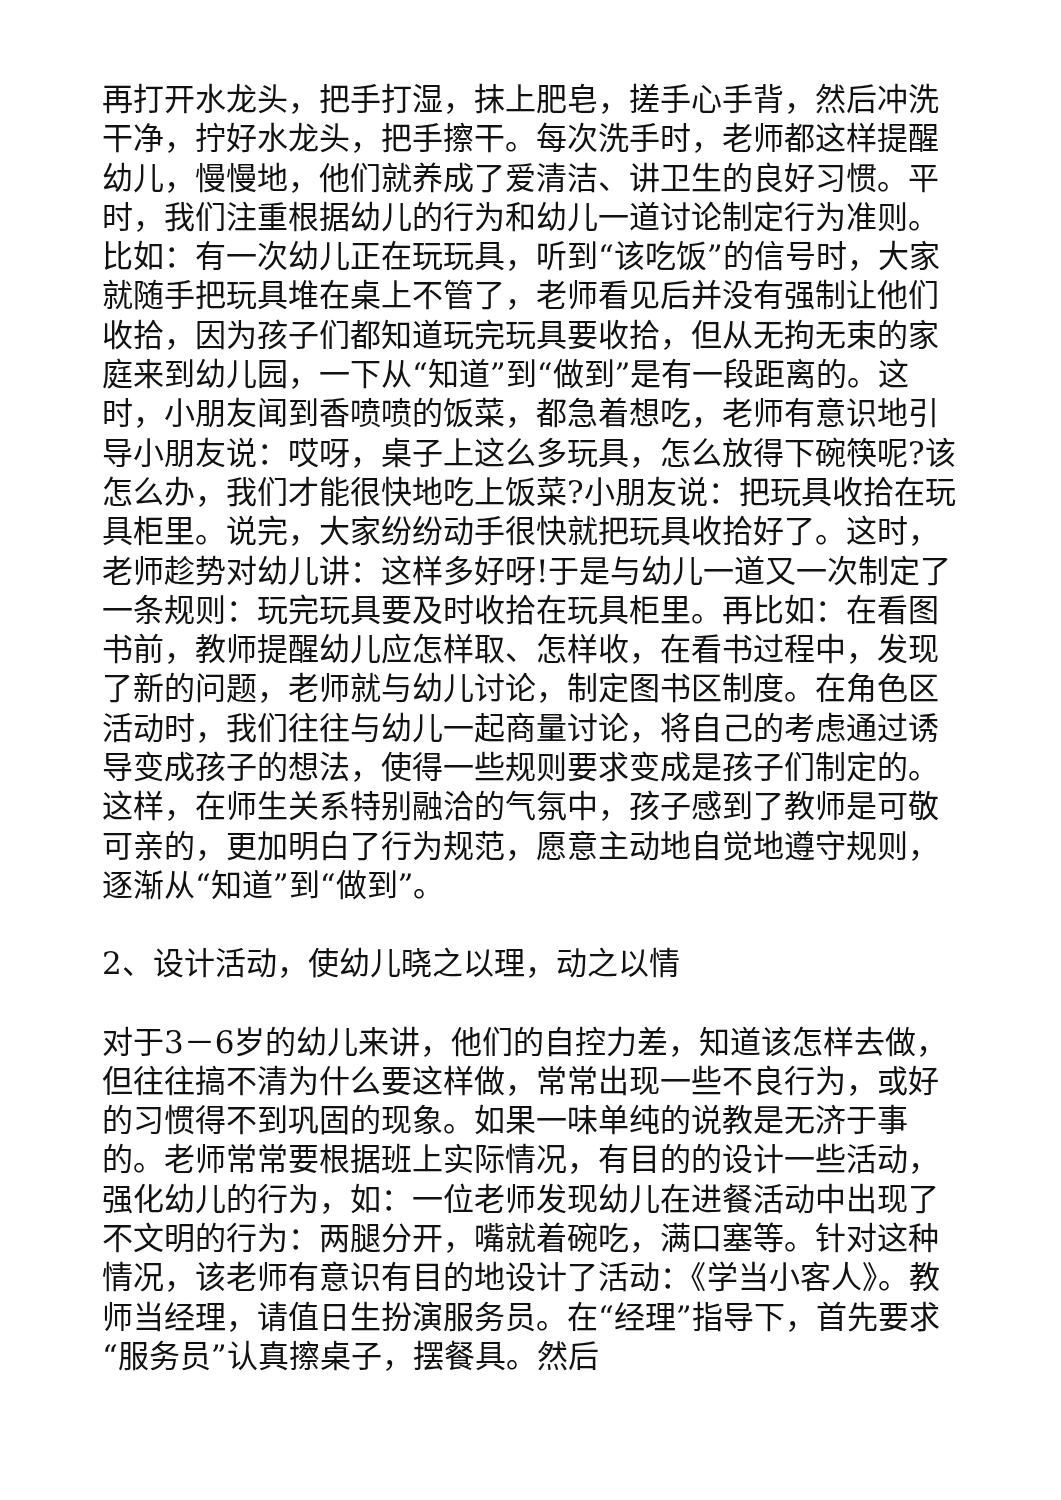再打开水龙头，把手打湿，抹上肥皂，搓手心手背，然后冲洗干净，拧好水龙头，把手擦干。每次洗手时，老师都这样提醒幼儿，慢慢地，他们就养成了爱清洁、讲卫生的良好习惯。平时，我们注重根据幼儿的行为和幼儿一道讨论制定行为准则。比如：有一次幼儿正在玩玩具，听到“该吃饭”的信号时，大家就随手把玩具堆在桌上不管了，老师看见后并没有强制让他们收拾，因为孩子们都知道玩完玩具要收拾，但从无拘无束的家庭来到幼儿园，一下从“知道”到“做到”是有一段距离的。这时，小朋友闻到香喷喷的饭菜，都急着想吃，老师有意识地引导小朋友说：哎呀，桌子上这么多玩具，怎么放得下碗筷呢?该怎么办，我们才能很快地吃上饭菜?小朋友说：把玩具收拾在玩具柜里。说完，大家纷纷动手很快就把玩具收拾好了。这时，老师趁势对幼儿讲：这样多好呀!于是与幼儿一道又一次制定了一条规则：玩完玩具要及时收拾在玩具柜里。再比如：在看图书前，教师提醒幼儿应怎样取、怎样收，在看书过程中，发现了新的问题，老师就与幼儿讨论，制定图书区制度。在角色区活动时，我们往往与幼儿一起商量讨论，将自己的考虑通过诱导变成孩子的想法，使得一些规则要求变成是孩子们制定的。这样，在师生关系特别融洽的气氛中，孩子感到了教师是可敬可亲的，更加明白了行为规范，愿意主动地自觉地遵守规则，逐渐从“知道”到“做到”。
2、设计活动，使幼儿晓之以理，动之以情
对于3－6岁的幼儿来讲，他们的自控力差，知道该怎样去做，但往往搞不清为什么要这样做，常常出现一些不良行为，或好的习惯得不到巩固的现象。如果一味单纯的说教是无济于事的。老师常常要根据班上实际情况，有目的的设计一些活动，强化幼儿的行为，如：一位老师发现幼儿在进餐活动中出现了不文明的行为：两腿分开，嘴就着碗吃，满口塞等。针对这种情况，该老师有意识有目的地设计了活动：《学当小客人》。教师当经理，请值日生扮演服务员。在“经理”指导下，首先要求“服务员”认真擦桌子，摆餐具。然后